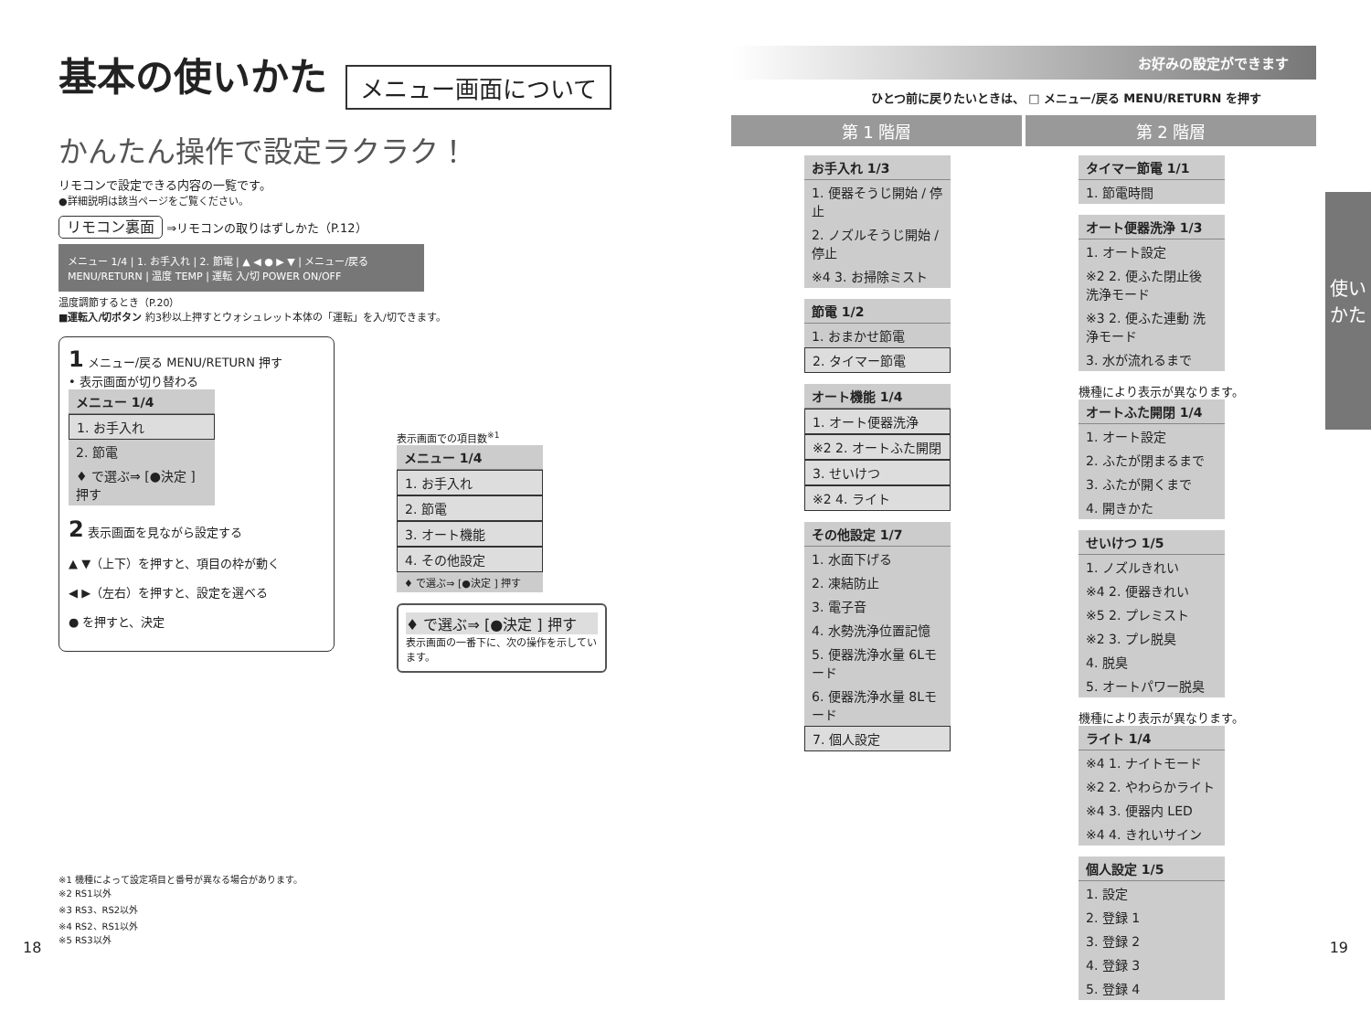基本の使いかた
メニュー画面について
かんたん操作で設定ラクラク！
リモコンで設定できる内容の一覧です。
●詳細説明は該当ページをご覧ください。
リモコン裏面 ⇒リモコンの取りはずしかた（P.12）
メニュー 1/4 | 1. お手入れ | 2. 節電 | ▲ ◀ ● ▶ ▼ | メニュー/戻る MENU/RETURN | 温度 TEMP | 運転 入/切 POWER ON/OFF
温度調節するとき（P.20）
■運転入/切ボタン 約3秒以上押すとウォシュレット本体の「運転」を入/切できます。
1 メニュー/戻る MENU/RETURN 押す
• 表示画面が切り替わる
メニュー 1/4
1. お手入れ
2. 節電
♦ で選ぶ⇒ [●決定 ] 押す
2 表示画面を見ながら設定する
▲ ▼（上下）を押すと、項目の枠が動く
◀ ▶（左右）を押すと、設定を選べる
● を押すと、決定
表示画面での項目数<sup>※1</sup>
メニュー 1/4
1. お手入れ
2. 節電
3. オート機能
4. その他設定
♦ で選ぶ⇒ [●決定 ] 押す
♦ で選ぶ⇒ [●決定 ] 押す
表示画面の一番下に、次の操作を示しています。
※1 機種によって設定項目と番号が異なる場合があります。
※2 RS1以外
※3 RS3、RS2以外
※4 RS2、RS1以外
※5 RS3以外
お好みの設定ができます
ひとつ前に戻りたいときは、 □ メニュー/戻る MENU/RETURN を押す
第 1 階層 第 2 階層
お手入れ 1/3
1. 便器そうじ開始 / 停止
2. ノズルそうじ開始 / 停止
※4 3. お掃除ミスト
節電 1/2
1. おまかせ節電
2. タイマー節電
オート機能 1/4
1. オート便器洗浄
※2 2. オートふた開閉
3. せいけつ
※2 4. ライト
その他設定 1/7
1. 水面下げる
2. 凍結防止
3. 電子音
4. 水勢洗浄位置記憶
5. 便器洗浄水量 6Lモード
6. 便器洗浄水量 8Lモード
7. 個人設定
タイマー節電 1/1
1. 節電時間
オート便器洗浄 1/3
1. オート設定
※2 2. 便ふた閉止後 洗浄モード
※3 2. 便ふた連動 洗浄モード
3. 水が流れるまで
機種により表示が異なります。
オートふた開閉 1/4
1. オート設定
2. ふたが閉まるまで
3. ふたが開くまで
4. 開きかた
せいけつ 1/5
1. ノズルきれい
※4 2. 便器きれい
※5 2. プレミスト
※2 3. プレ脱臭
4. 脱臭
5. オートパワー脱臭
機種により表示が異なります。
ライト 1/4
※4 1. ナイトモード
※2 2. やわらかライト
※4 3. 便器内 LED
※4 4. きれいサイン
個人設定 1/5
1. 設定
2. 登録 1
3. 登録 2
4. 登録 3
5. 登録 4
使いかた
18 19